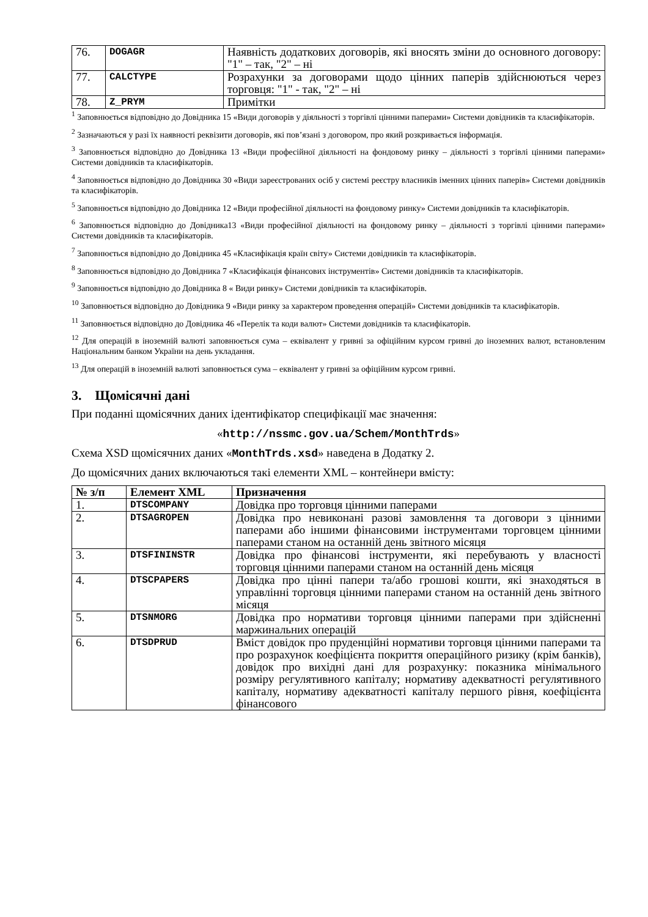| 76. | DOGAGR | Наявність додаткових договорів, які вносять зміни до основного договору: "1" – так, "2" – ні |
| 77. | CALCTYPE | Розрахунки за договорами щодо цінних паперів здійснюються через торговця: "1" - так, "2" – ні |
| 78. | Z_PRYM | Примітки |
<sup>1</sup> Заповнюється відповідно до Довідника 15 «Види договорів у діяльності з торгівлі цінними паперами» Системи довідників та класифікаторів.
<sup>2</sup> Зазначаються у разі їх наявності реквізити договорів, які пов’язані з договором, про який розкривається інформація.
<sup>3</sup> Заповнюється відповідно до Довідника 13 «Види професійної діяльності на фондовому ринку – діяльності з торгівлі цінними паперами» Системи довідників та класифікаторів.
<sup>4</sup> Заповнюється відповідно до Довідника 30 «Види зареєстрованих осіб у системі реєстру власників іменних цінних паперів» Системи довідників та класифікаторів.
<sup>5</sup> Заповнюється відповідно до Довідника 12 «Види професійної діяльності на фондовому ринку» Системи довідників та класифікаторів.
<sup>6</sup> Заповнюється відповідно до Довідника13 «Види професійної діяльності на фондовому ринку – діяльності з торгівлі цінними паперами» Системи довідників та класифікаторів.
<sup>7</sup> Заповнюється відповідно до Довідника 45 «Класифікація країн світу» Системи довідників та класифікаторів.
<sup>8</sup> Заповнюється відповідно до Довідника 7 «Класифікація фінансових інструментів» Системи довідників та класифікаторів.
<sup>9</sup> Заповнюється відповідно до Довідника 8 « Види ринку» Системи довідників та класифікаторів.
<sup>10</sup> Заповнюється відповідно до Довідника 9 «Види ринку за характером проведення операцій» Системи довідників та класифікаторів.
<sup>11</sup> Заповнюється відповідно до Довідника 46 «Перелік та коди валют» Системи довідників та класифікаторів.
<sup>12</sup> Для операцій в іноземній валюті заповнюється сума – еквівалент у гривні за офіційним курсом гривні до іноземних валют, встановленим Національним банком України на день укладання.
<sup>13</sup> Для операцій в іноземній валюті заповнюється сума – еквівалент у гривні за офіційним курсом гривні.
3. Щомісячні дані
При поданні щомісячних даних ідентифікатор специфікації має значення:
«http://nssmc.gov.ua/Schem/MonthTrds»
Схема XSD щомісячних даних «MonthTrds.xsd» наведена в Додатку 2.
До щомісячних даних включаються такі елементи XML – контейнери вмісту:
| № з/п | Елемент XML | Призначення |
| --- | --- | --- |
| 1. | DTSCOMPANY | Довідка про торговця цінними паперами |
| 2. | DTSAGROPEN | Довідка про невиконані разові замовлення та договори з цінними паперами або іншими фінансовими інструментами торговцем цінними паперами станом на останній день звітного місяця |
| 3. | DTSFININSTR | Довідка про фінансові інструменти, які перебувають у власності торговця цінними паперами станом на останній день місяця |
| 4. | DTSCPAPERS | Довідка про цінні папери та/або грошові кошти, які знаходяться в управлінні торговця цінними паперами станом на останній день звітного місяця |
| 5. | DTSNMORG | Довідка про нормативи торговця цінними паперами при здійсненні маржинальних операцій |
| 6. | DTSDPRUD | Вміст довідок про пруденційні нормативи торговця цінними паперами та про розрахунок коефіцієнта покриття операційного ризику (крім банків), довідок про вихідні дані для розрахунку: показника мінімального розміру регулятивного капіталу; нормативу адекватності регулятивного капіталу, нормативу адекватності капіталу першого рівня, коефіцієнта фінансового |